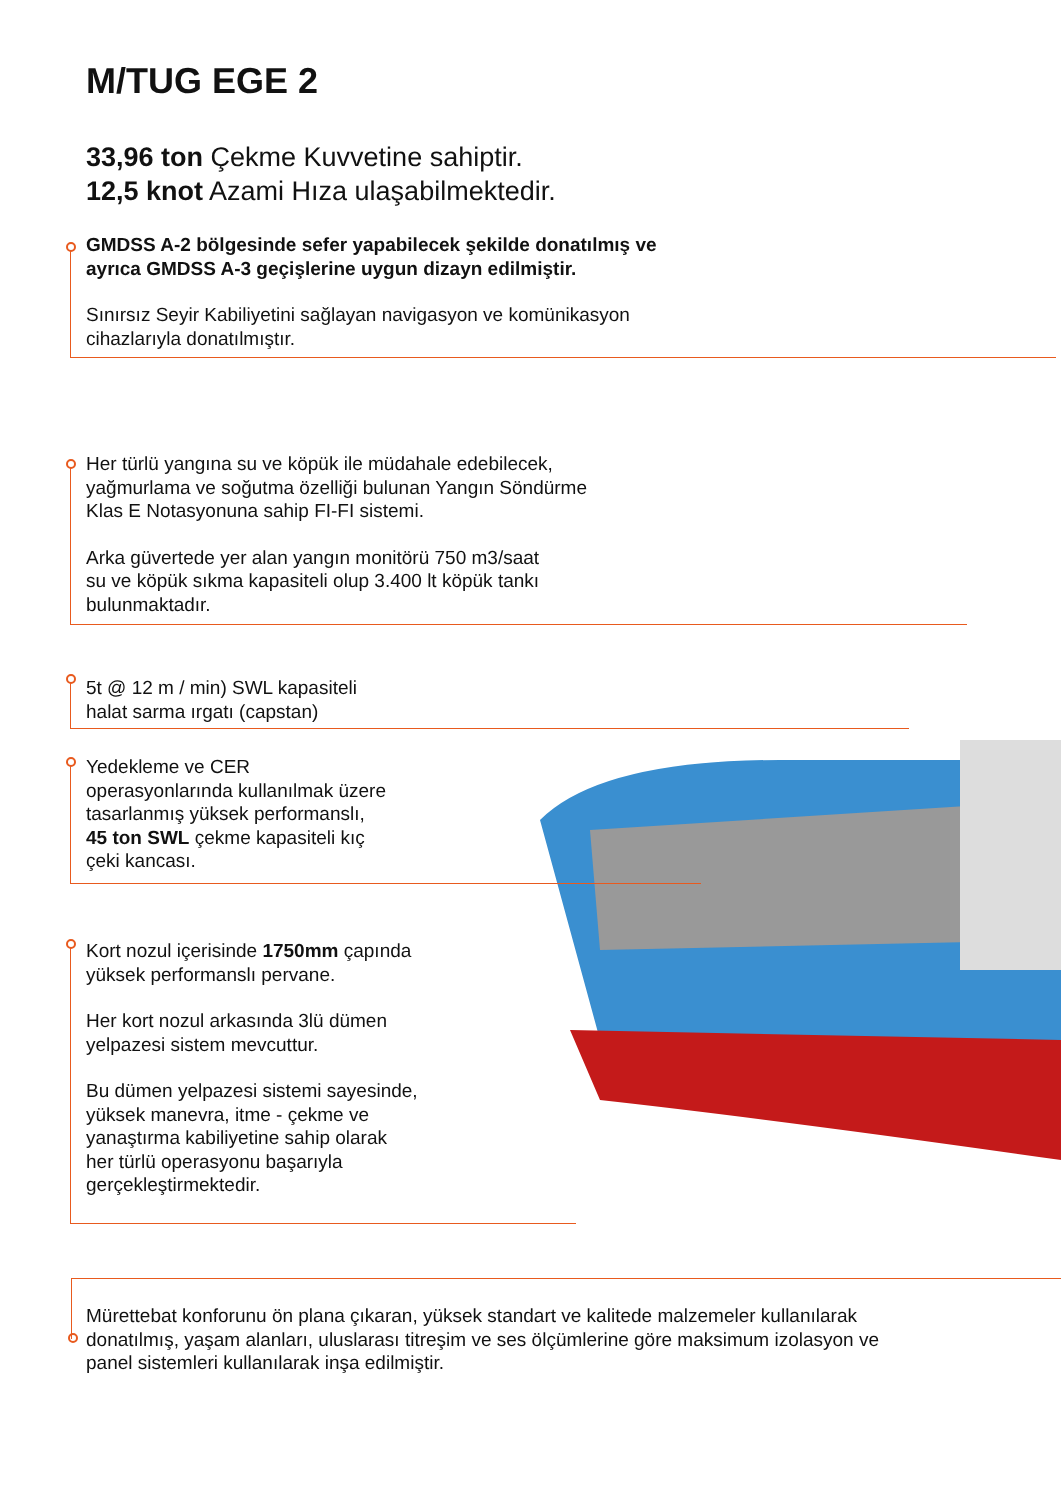M/TUG EGE 2
33,96 ton Çekme Kuvvetine sahiptir.
12,5 knot Azami Hıza ulaşabilmektedir.
GMDSS A-2 bölgesinde sefer yapabilecek şekilde donatılmış ve
ayrıca GMDSS A-3 geçişlerine uygun dizayn edilmiştir.
Sınırsız Seyir Kabiliyetini sağlayan navigasyon ve komünikasyon
cihazlarıyla donatılmıştır.
Her türlü yangına su ve köpük ile müdahale edebilecek,
yağmurlama ve soğutma özelliği bulunan Yangın Söndürme
Klas E Notasyonuna sahip FI-FI sistemi.
Arka güvertede yer alan yangın monitörü 750 m3/saat
su ve köpük sıkma kapasiteli olup 3.400 lt köpük tankı
bulunmaktadır.
5t @ 12 m / min) SWL kapasiteli
halat sarma ırgatı (capstan)
Yedekleme ve CER
operasyonlarında kullanılmak üzere
tasarlanmış yüksek performanslı,
45 ton SWL çekme kapasiteli kıç
çeki kancası.
Kort nozul içerisinde 1750mm çapında
yüksek performanslı pervane.
Her kort nozul arkasında 3lü dümen
yelpazesi sistem mevcuttur.
Bu dümen yelpazesi sistemi sayesinde,
yüksek manevra, itme - çekme ve
yanaştırma kabiliyetine sahip olarak
her türlü operasyonu başarıyla
gerçekleştirmektedir.
Mürettebat konforunu ön plana çıkaran, yüksek standart ve kalitede malzemeler kullanılarak
donatılmış, yaşam alanları, uluslarası titreşim ve ses ölçümlerine göre maksimum izolasyon ve
panel sistemleri kullanılarak inşa edilmiştir.